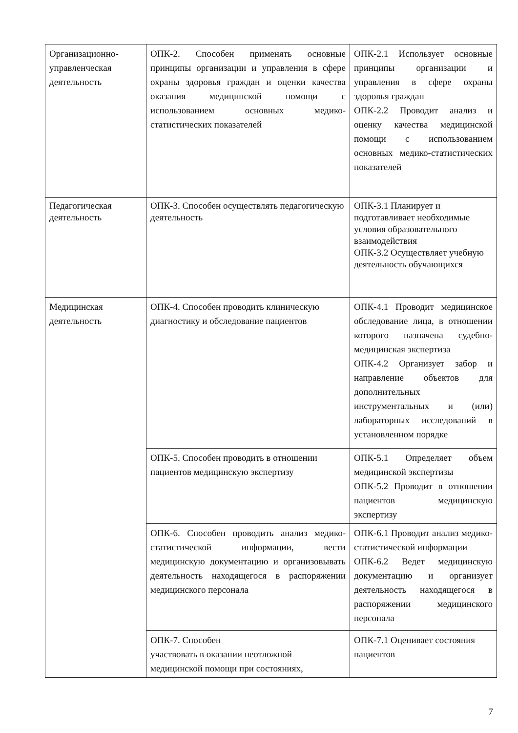| Организационно-управленческая деятельность | ОПК-2. Способен применять основные принципы организации и управления в сфере охраны здоровья граждан и оценки качества оказания медицинской помощи с использованием основных медико-статистических показателей | ОПК-2.1 Использует основные принципы организации и управления в сфере охраны здоровья граждан ОПК-2.2 Проводит анализ и оценку качества медицинской помощи с использованием основных медико-статистических показателей |
| Педагогическая деятельность | ОПК-3. Способен осуществлять педагогическую деятельность | ОПК-3.1 Планирует и подготавливает необходимые условия образовательного взаимодействия ОПК-3.2 Осуществляет учебную деятельность обучающихся |
| Медицинская деятельность | ОПК-4. Способен проводить клиническую диагностику и обследование пациентов | ОПК-4.1 Проводит медицинское обследование лица, в отношении которого назначена судебно-медицинская экспертиза ОПК-4.2 Организует забор и направление объектов для дополнительных инструментальных и (или) лабораторных исследований в установленном порядке |
| | ОПК-5. Способен проводить в отношении пациентов медицинскую экспертизу | ОПК-5.1 Определяет объем медицинской экспертизы ОПК-5.2 Проводит в отношении пациентов медицинскую экспертизу |
| | ОПК-6. Способен проводить анализ медико-статистической информации, вести медицинскую документацию и организовывать деятельность находящегося в распоряжении медицинского персонала | ОПК-6.1 Проводит анализ медико-статистической информации ОПК-6.2 Ведет медицинскую документацию и организует деятельность находящегося в распоряжении медицинского персонала |
| | ОПК-7. Способен участвовать в оказании неотложной медицинской помощи при состояниях, | ОПК-7.1 Оценивает состояния пациентов |
7